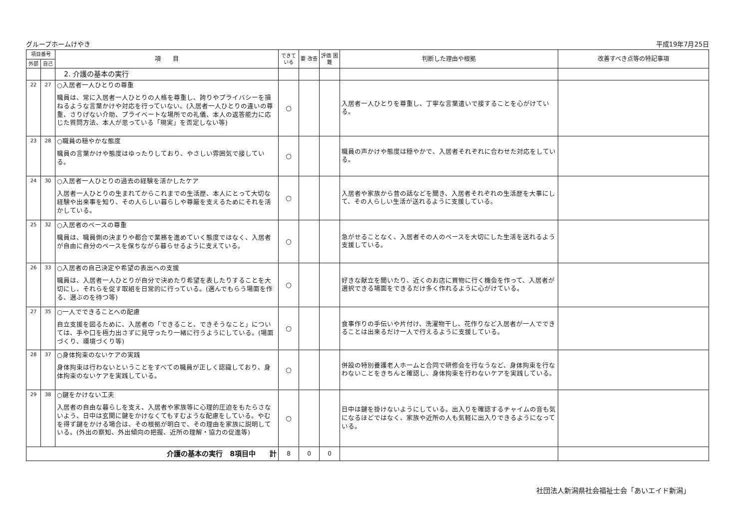グループホームけやき 平成19年7月25日
| 項目番号 | | 項 目 | できて いる | 要 改善 | 評価 困難 | 判断した理由や根拠 | 改善すべき点等の特記事項 |
| --- | --- | --- | --- | --- | --- | --- | --- |
| 外部 | 自己 | | | | | | |
| | | 2. 介護の基本の実行 | | | | | |
| 22 | 27 | ○入居者一人ひとりの尊重 職員は、常に入居者一人ひとりの人格を尊重し、誇りやプライバシーを損ねるような言葉かけや対応を行っていない。(入居者一人ひとりの違いの尊重、さりげない介助、プライベートな場所での礼儀、本人の返答能力に応じた質問方法、本人が思っている「現実」を否定しない等) | ○ | | | 入居者一人ひとりを尊重し、丁寧な言葉遣いで接することを心がけている。 | |
| 23 | 28 | ○職員の穏やかな態度 職員の言葉かけや態度はゆったりしており、やさしい雰囲気で接している。 | ○ | | | 職員の声かけや態度は穏やかで、入居者それぞれに合わせた対応をしている。 | |
| 24 | 30 | ○入居者一人ひとりの過去の経験を活かしたケア 入居者一人ひとりの生まれてからこれまでの生活歴、本人にとって大切な経験や出来事を知り、その人らしい暮らしや尊厳を支えるためにそれを活かしている。 | ○ | | | 入居者や家族から昔の話などを聞き、入居者それぞれの生活歴を大事にして、その人らしい生活が送れるように支援している。 | |
| 25 | 32 | ○入居者のペースの尊重 職員は、職員側の決まりや都合で業務を進めていく態度ではなく、入居者が自由に自分のペースを保ちながら暮らせるように支えている。 | ○ | | | 急がせることなく、入居者その人のペースを大切にした生活を送れるよう支援している。 | |
| 26 | 33 | ○入居者の自己決定や希望の表出への支援 職員は、入居者一人ひとりが自分で決めたり希望を表したりすることを大切にし、それらを促す取組を日常的に行っている。(選んでもらう場面を作る、選ぶのを待つ等) | ○ | | | 好きな献立を聞いたり、近くのお店に買物に行く機会を作って、入居者が選択できる場面をできるだけ多く作れるように心がけている。 | |
| 27 | 35 | ○一人でできることへの配慮 自立支援を図るために、入居者の「できること、できそうなこと」については、手や口を極力出さずに見守ったり一緒に行うようにしている。(場面づくり、環境づくり等) | ○ | | | 食事作りの手伝いや片付け、洗濯物干し、花作りなど入居者が一人でできることは出来るだけ一人で行えるように支援している。 | |
| 28 | 37 | ○身体拘束のないケアの実践 身体拘束は行わないということをすべての職員が正しく認識しており、身体拘束のないケアを実践している。 | ○ | | | 併設の特別養護老人ホームと合同で研修会を行なうなど、身体拘束を行なわないことをきちんと確認し、身体拘束を行わないケアを実践している。 | |
| 29 | 38 | ○鍵をかけない工夫 入居者の自由な暮らしを支え、入居者や家族等に心理的圧迫をもたらさないよう、日中は玄関に鍵をかけなくてもすむような配慮をしている。やむを得ず鍵をかける場合は、その根拠が明白で、その理由を家族に説明している。(外出の察知、外出傾向の把握、近所の理解・協力の促進等) | ○ | | | 日中は鍵を掛けないようにしている。出入りを確認するチャイムの音も気になるほどではなく、家族や近所の人も気軽に出入りできるようになっている。 | |
| 介護の基本の実行 8項目中 計 | | | 8 | 0 | 0 | | |
社団法人新潟県社会福祉士会「あいエイド新潟」